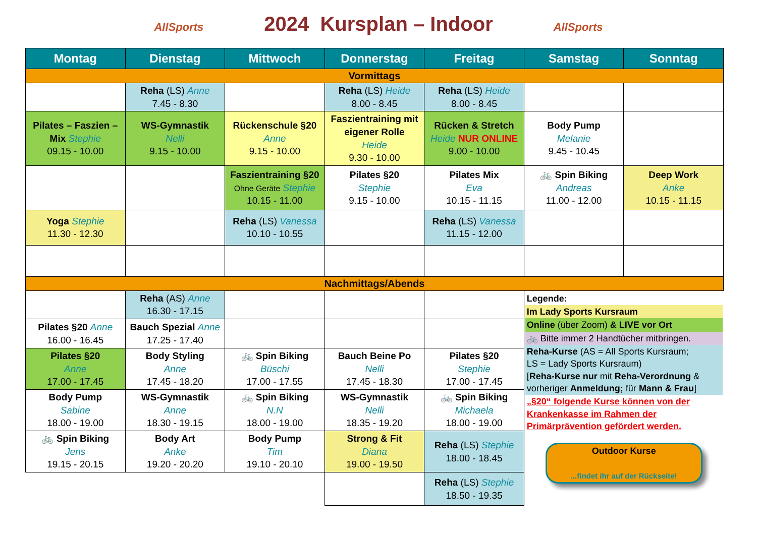AllSports 2024 Kursplan – Indoor AllSports
| Montag | Dienstag | Mittwoch | Donnerstag | Freitag | Samstag | Sonntag |
| --- | --- | --- | --- | --- | --- | --- |
| Vormittags | | | | | | |
| | Reha (LS) Anne 7.45 - 8.30 | | Reha (LS) Heide 8.00 - 8.45 | Reha (LS) Heide 8.00 - 8.45 | | |
| Pilates – Faszien – Mix Stephie 09.15 - 10.00 | WS-Gymnastik Nelli 9.15 - 10.00 | Rückenschule §20 Anne 9.15 - 10.00 | Faszientraining mit eigener Rolle Heide 9.30 - 10.00 | Rücken & Stretch Heide NUR ONLINE 9.00 - 10.00 | Body Pump Melanie 9.45 - 10.45 | |
| | | Faszientraining §20 Ohne Geräte Stephie 10.15 - 11.00 | Pilates §20 Stephie 9.15 - 10.00 | Pilates Mix Eva 10.15 - 11.15 | 🚲 Spin Biking Andreas 11.00 - 12.00 | Deep Work Anke 10.15 - 11.15 |
| Yoga Stephie 11.30 - 12.30 | | Reha (LS) Vanessa 10.10 - 10.55 | | Reha (LS) Vanessa 11.15 - 12.00 | | |
| Nachmittags/Abends | | | | | | |
| | Reha (AS) Anne 16.30 - 17.15 | | | | Legende: Im Lady Sports Kursraum Online (über Zoom) & LIVE vor Ort 🚲 Bitte immer 2 Handtücher mitbringen. Reha-Kurse (AS = All Sports Kursraum; LS = Lady Sports Kursraum) [ Reha-Kurse nur mit Reha-Verordnung & vorheriger Anmeldung; für Mann & Frau ] „§20“ folgende Kurse können von der Krankenkasse im Rahmen der Primärprävention gefördert werden. Outdoor Kurse ...findet ihr auf der Rückseite! | |
| Pilates §20 Anne 16.00 - 16.45 | Bauch Spezial Anne 17.25 - 17.40 | | | | | |
| Pilates §20 Anne 17.00 - 17.45 | Body Styling Anne 17.45 - 18.20 | 🚲 Spin Biking Büschi 17.00 - 17.55 | Bauch Beine Po Nelli 17.45 - 18.30 | Pilates §20 Stephie 17.00 - 17.45 | | |
| Body Pump Sabine 18.00 - 19.00 | WS-Gymnastik Anne 18.30 - 19.15 | 🚲 Spin Biking N.N 18.00 - 19.00 | WS-Gymnastik Nelli 18.35 - 19.20 | 🚲 Spin Biking Michaela 18.00 - 19.00 | | |
| 🚲 Spin Biking Jens 19.15 - 20.15 | Body Art Anke 19.20 - 20.20 | Body Pump Tim 19.10 - 20.10 | Strong & Fit Diana 19.00 - 19.50 | Reha (LS) Stephie 18.00 - 18.45 | | |
| | | | | Reha (LS) Stephie 18.50 - 19.35 | | |